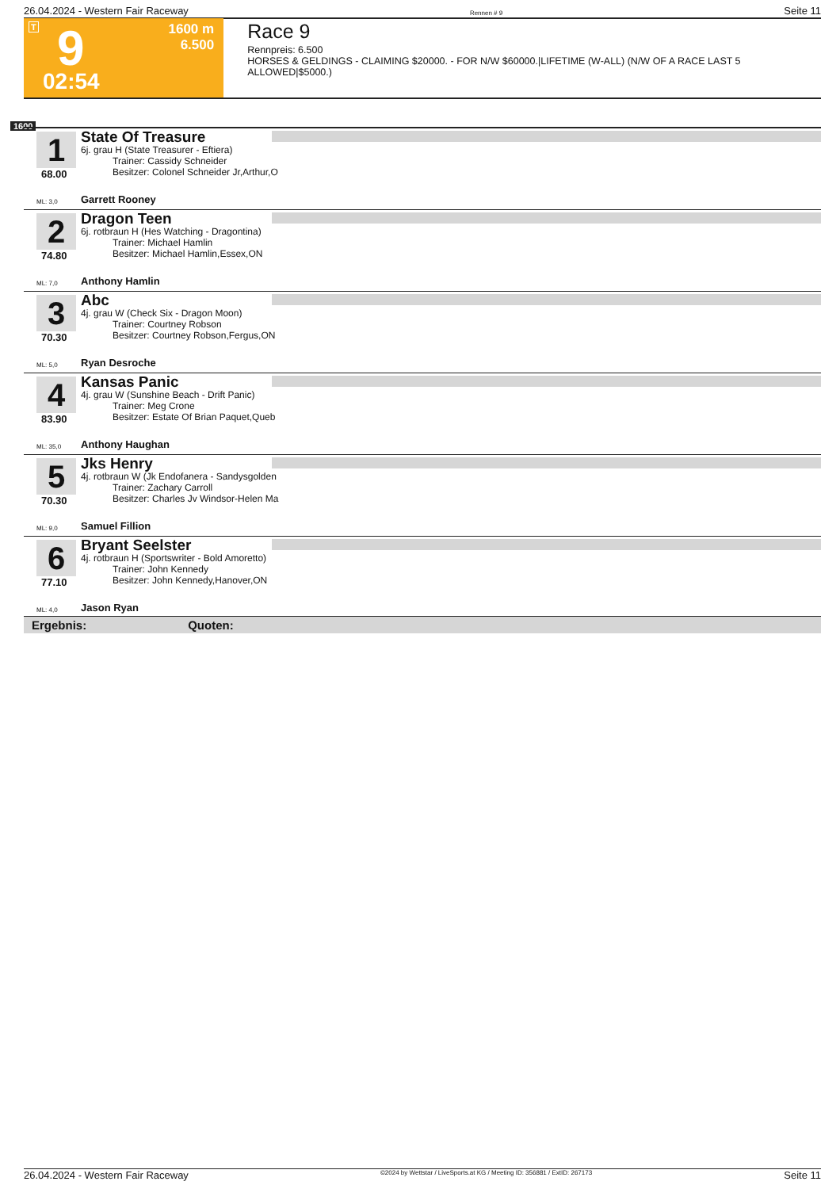26.04.2024 - Western Fair Raceway Rennen # 9 Seite 11
T 9 1600 m
6.500
02:54
Race 9
Rennpreis: 6.500
HORSES & GELDINGS - CLAIMING $20000. - FOR N/W $60000.|LIFETIME (W-ALL) (N/W OF A RACE LAST 5 ALLOWED|$5000.)
1600
1
68.00
State Of Treasure
6j. grau H (State Treasurer - Eftiera)
Trainer: Cassidy Schneider
Besitzer: Colonel Schneider Jr,Arthur,O
ML: 3,0 Garrett Rooney
2
74.80
Dragon Teen
6j. rotbraun H (Hes Watching - Dragontina)
Trainer: Michael Hamlin
Besitzer: Michael Hamlin,Essex,ON
ML: 7,0 Anthony Hamlin
3
70.30
Abc
4j. grau W (Check Six - Dragon Moon)
Trainer: Courtney Robson
Besitzer: Courtney Robson,Fergus,ON
ML: 5,0 Ryan Desroche
4
83.90
Kansas Panic
4j. grau W (Sunshine Beach - Drift Panic)
Trainer: Meg Crone
Besitzer: Estate Of Brian Paquet,Queb
ML: 35,0 Anthony Haughan
5
70.30
Jks Henry
4j. rotbraun W (Jk Endofanera - Sandysgolden
Trainer: Zachary Carroll
Besitzer: Charles Jv Windsor-Helen Ma
ML: 9,0 Samuel Fillion
6
77.10
Bryant Seelster
4j. rotbraun H (Sportswriter - Bold Amoretto)
Trainer: John Kennedy
Besitzer: John Kennedy,Hanover,ON
ML: 4,0 Jason Ryan
Ergebnis: Quoten:
26.04.2024 - Western Fair Raceway ©2024 by Wettstar / LiveSports.at KG / Meeting ID: 356881 / ExtID: 267173 Seite 11